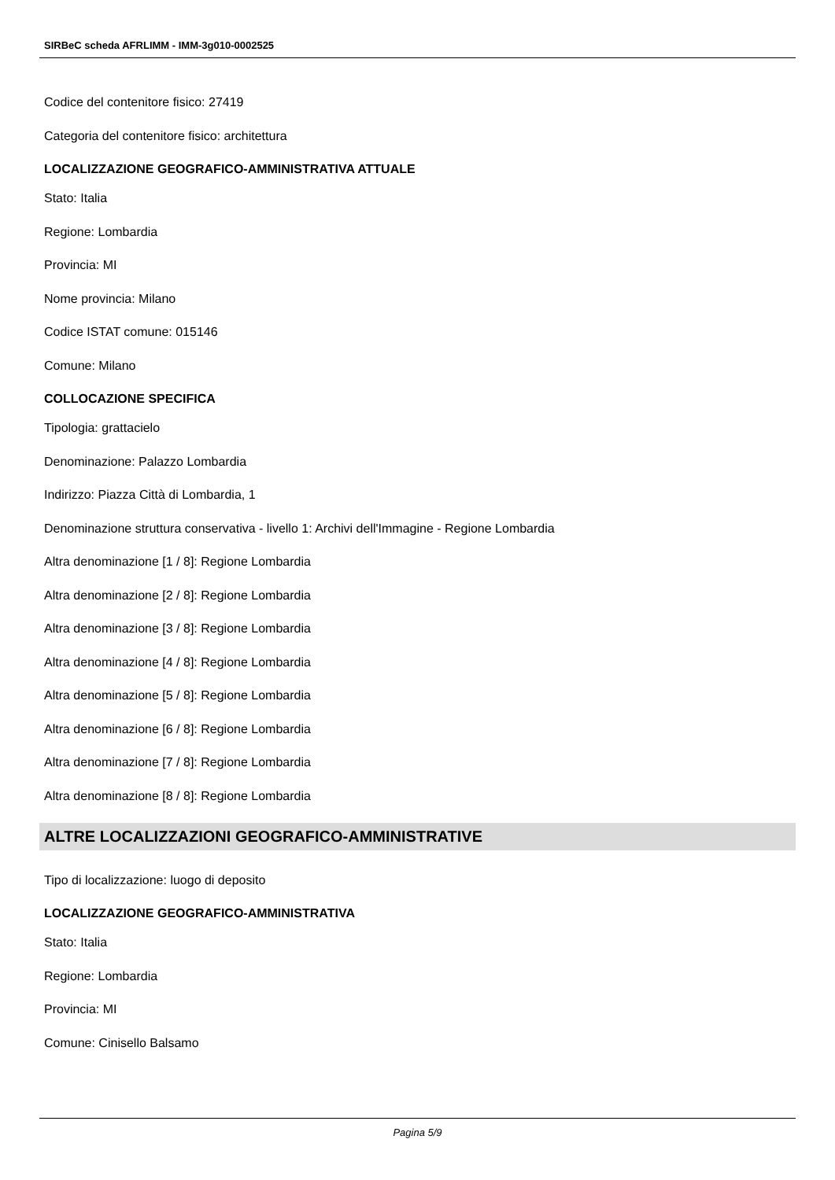SIRBeC scheda AFRLIMM - IMM-3g010-0002525
Codice del contenitore fisico: 27419
Categoria del contenitore fisico: architettura
LOCALIZZAZIONE GEOGRAFICO-AMMINISTRATIVA ATTUALE
Stato: Italia
Regione: Lombardia
Provincia: MI
Nome provincia: Milano
Codice ISTAT comune: 015146
Comune: Milano
COLLOCAZIONE SPECIFICA
Tipologia: grattacielo
Denominazione: Palazzo Lombardia
Indirizzo: Piazza Città di Lombardia, 1
Denominazione struttura conservativa - livello 1: Archivi dell'Immagine - Regione Lombardia
Altra denominazione [1 / 8]: Regione Lombardia
Altra denominazione [2 / 8]: Regione Lombardia
Altra denominazione [3 / 8]: Regione Lombardia
Altra denominazione [4 / 8]: Regione Lombardia
Altra denominazione [5 / 8]: Regione Lombardia
Altra denominazione [6 / 8]: Regione Lombardia
Altra denominazione [7 / 8]: Regione Lombardia
Altra denominazione [8 / 8]: Regione Lombardia
ALTRE LOCALIZZAZIONI GEOGRAFICO-AMMINISTRATIVE
Tipo di localizzazione: luogo di deposito
LOCALIZZAZIONE GEOGRAFICO-AMMINISTRATIVA
Stato: Italia
Regione: Lombardia
Provincia: MI
Comune: Cinisello Balsamo
Pagina 5/9